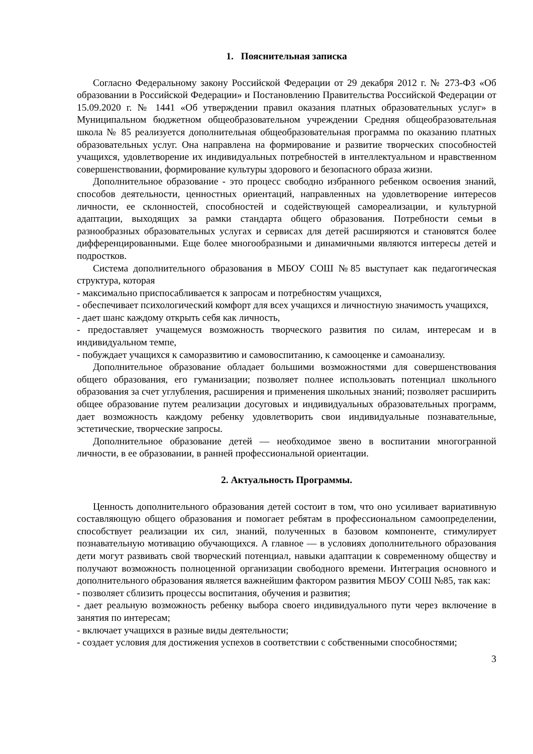1. Пояснительная записка
Согласно Федеральному закону Российской Федерации от 29 декабря 2012 г. № 273-ФЗ «Об образовании в Российской Федерации» и Постановлению Правительства Российской Федерации от 15.09.2020 г. № 1441 «Об утверждении правил оказания платных образовательных услуг» в Муниципальном бюджетном общеобразовательном учреждении Средняя общеобразовательная школа № 85 реализуется дополнительная общеобразовательная программа по оказанию платных образовательных услуг. Она направлена на формирование и развитие творческих способностей учащихся, удовлетворение их индивидуальных потребностей в интеллектуальном и нравственном совершенствовании, формирование культуры здорового и безопасного образа жизни.
Дополнительное образование - это процесс свободно избранного ребенком освоения знаний, способов деятельности, ценностных ориентаций, направленных на удовлетворение интересов личности, ее склонностей, способностей и содействующей самореализации, и культурной адаптации, выходящих за рамки стандарта общего образования. Потребности семьи в разнообразных образовательных услугах и сервисах для детей расширяются и становятся более дифференцированными. Еще более многообразными и динамичными являются интересы детей и подростков.
Система дополнительного образования в МБОУ СОШ №85 выступает как педагогическая структура, которая
- максимально приспосабливается к запросам и потребностям учащихся,
- обеспечивает психологический комфорт для всех учащихся и личностную значимость учащихся,
- дает шанс каждому открыть себя как личность,
- предоставляет учащемуся возможность творческого развития по силам, интересам и в индивидуальном темпе,
- побуждает учащихся к саморазвитию и самовоспитанию, к самооценке и самоанализу.
Дополнительное образование обладает большими возможностями для совершенствования общего образования, его гуманизации; позволяет полнее использовать потенциал школьного образования за счет углубления, расширения и применения школьных знаний; позволяет расширить общее образование путем реализации досуговых и индивидуальных образовательных программ, дает возможность каждому ребенку удовлетворить свои индивидуальные познавательные, эстетические, творческие запросы.
Дополнительное образование детей — необходимое звено в воспитании многогранной личности, в ее образовании, в ранней профессиональной ориентации.
2. Актуальность Программы.
Ценность дополнительного образования детей состоит в том, что оно усиливает вариативную составляющую общего образования и помогает ребятам в профессиональном самоопределении, способствует реализации их сил, знаний, полученных в базовом компоненте, стимулирует познавательную мотивацию обучающихся. А главное — в условиях дополнительного образования дети могут развивать свой творческий потенциал, навыки адаптации к современному обществу и получают возможность полноценной организации свободного времени. Интеграция основного и дополнительного образования является важнейшим фактором развития МБОУ СОШ №85, так как:
- позволяет сблизить процессы воспитания, обучения и развития;
- дает реальную возможность ребенку выбора своего индивидуального пути через включение в занятия по интересам;
- включает учащихся в разные виды деятельности;
- создает условия для достижения успехов в соответствии с собственными способностями;
3